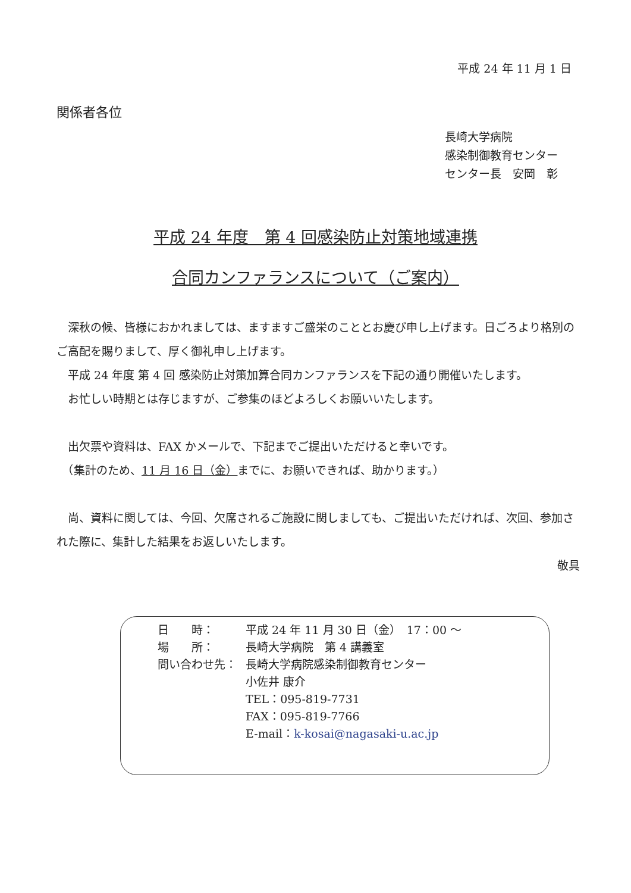平成 24 年 11 月 1 日
関係者各位
長崎大学病院
感染制御教育センター
センター長　安岡　彰
平成 24 年度　第 4 回感染防止対策地域連携
合同カンファランスについて（ご案内）
　深秋の候、皆様におかれましては、ますますご盛栄のこととお慶び申し上げます。日ごろより格別のご高配を賜りまして、厚く御礼申し上げます。
　平成 24 年度 第 4 回 感染防止対策加算合同カンファランスを下記の通り開催いたします。
　お忙しい時期とは存じますが、ご参集のほどよろしくお願いいたします。
　出欠票や資料は、FAX かメールで、下記までご提出いただけると幸いです。
　（集計のため、11 月 16 日（金）までに、お願いできれば、助かります。）
　尚、資料に関しては、今回、欠席されるご施設に関しましても、ご提出いただければ、次回、参加された際に、集計した結果をお返しいたします。
敬具
| 日 時： | 平成 24 年 11 月 30 日（金） 17：00 ～ |
| 場 所： | 長崎大学病院 第 4 講義室 |
| 問い合わせ先： | 長崎大学病院感染制御教育センター 小佐井 康介 TEL：095-819-7731 FAX：095-819-7766 E-mail： k-kosai@nagasaki-u.ac.jp |